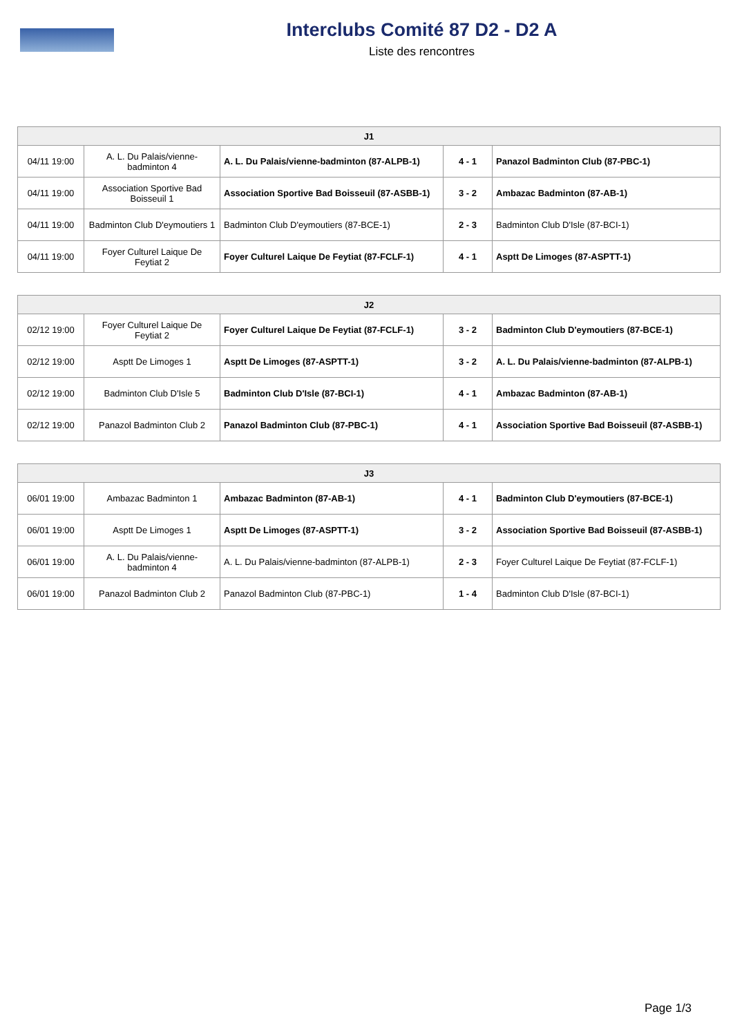Interclubs Comité 87 D2 - D2 A
Liste des rencontres
| J1 | | | | |
| --- | --- | --- | --- | --- |
| 04/11 19:00 | A. L. Du Palais/vienne-badminton 4 | A. L. Du Palais/vienne-badminton (87-ALPB-1) | 4 - 1 | Panazol Badminton Club (87-PBC-1) |
| 04/11 19:00 | Association Sportive Bad Boisseuil 1 | Association Sportive Bad Boisseuil (87-ASBB-1) | 3 - 2 | Ambazac Badminton (87-AB-1) |
| 04/11 19:00 | Badminton Club D'eymoutiers 1 | Badminton Club D'eymoutiers (87-BCE-1) | 2 - 3 | Badminton Club D'Isle (87-BCI-1) |
| 04/11 19:00 | Foyer Culturel Laique De Feytiat 2 | Foyer Culturel Laique De Feytiat (87-FCLF-1) | 4 - 1 | Asptt De Limoges (87-ASPTT-1) |
| J2 | | | | |
| --- | --- | --- | --- | --- |
| 02/12 19:00 | Foyer Culturel Laique De Feytiat 2 | Foyer Culturel Laique De Feytiat (87-FCLF-1) | 3 - 2 | Badminton Club D'eymoutiers (87-BCE-1) |
| 02/12 19:00 | Asptt De Limoges 1 | Asptt De Limoges (87-ASPTT-1) | 3 - 2 | A. L. Du Palais/vienne-badminton (87-ALPB-1) |
| 02/12 19:00 | Badminton Club D'Isle 5 | Badminton Club D'Isle (87-BCI-1) | 4 - 1 | Ambazac Badminton (87-AB-1) |
| 02/12 19:00 | Panazol Badminton Club 2 | Panazol Badminton Club (87-PBC-1) | 4 - 1 | Association Sportive Bad Boisseuil (87-ASBB-1) |
| J3 | | | | |
| --- | --- | --- | --- | --- |
| 06/01 19:00 | Ambazac Badminton 1 | Ambazac Badminton (87-AB-1) | 4 - 1 | Badminton Club D'eymoutiers (87-BCE-1) |
| 06/01 19:00 | Asptt De Limoges 1 | Asptt De Limoges (87-ASPTT-1) | 3 - 2 | Association Sportive Bad Boisseuil (87-ASBB-1) |
| 06/01 19:00 | A. L. Du Palais/vienne-badminton 4 | A. L. Du Palais/vienne-badminton (87-ALPB-1) | 2 - 3 | Foyer Culturel Laique De Feytiat (87-FCLF-1) |
| 06/01 19:00 | Panazol Badminton Club 2 | Panazol Badminton Club (87-PBC-1) | 1 - 4 | Badminton Club D'Isle (87-BCI-1) |
Page 1/3